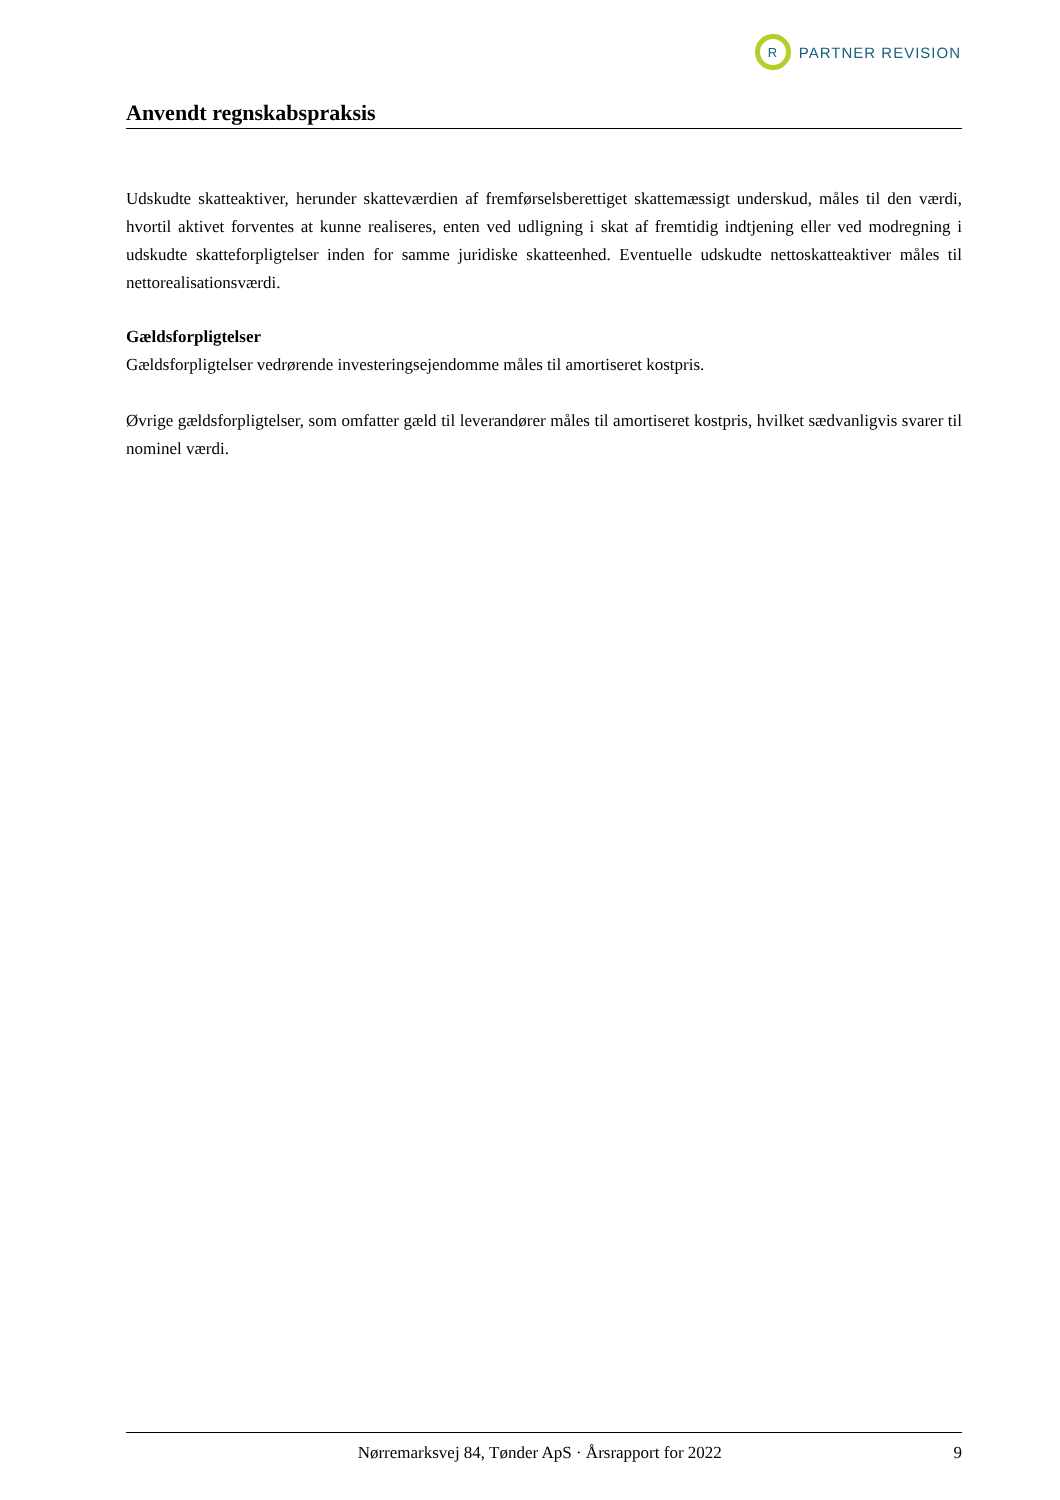R
PARTNER REVISION
Anvendt regnskabspraksis
Udskudte skatteaktiver, herunder skatteværdien af fremførselsberettiget skattemæssigt underskud, måles til den værdi, hvortil aktivet forventes at kunne realiseres, enten ved udligning i skat af fremtidig indtjening eller ved modregning i udskudte skatteforpligtelser inden for samme juridiske skatteenhed. Eventuelle udskudte nettoskatteaktiver måles til nettorealisationsværdi.
Gældsforpligtelser
Gældsforpligtelser vedrørende investeringsejendomme måles til amortiseret kostpris.
Øvrige gældsforpligtelser, som omfatter gæld til leverandører måles til amortiseret kostpris, hvilket sædvanligvis svarer til nominel værdi.
Nørremarksvej 84, Tønder ApS · Årsrapport for 2022 9